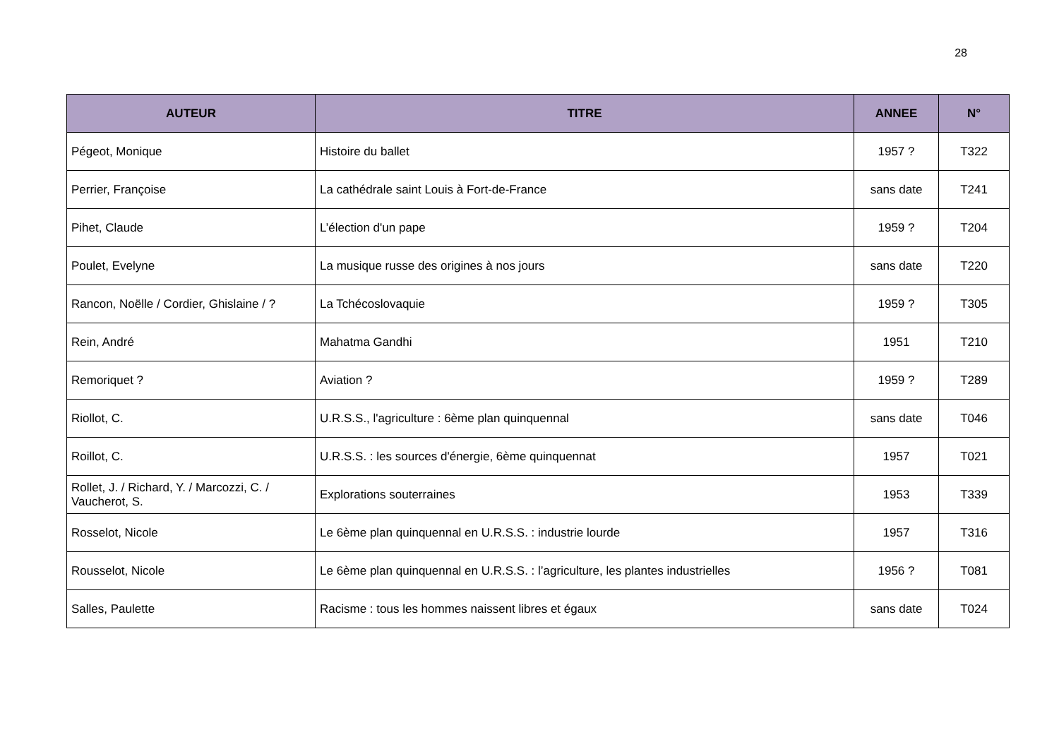28
| AUTEUR | TITRE | ANNEE | N° |
| --- | --- | --- | --- |
| Pégeot, Monique | Histoire du ballet | 1957 ? | T322 |
| Perrier, Françoise | La cathédrale saint Louis à Fort-de-France | sans date | T241 |
| Pihet, Claude | L’élection d'un pape | 1959 ? | T204 |
| Poulet, Evelyne | La musique russe des origines à nos jours | sans date | T220 |
| Rancon, Noëlle / Cordier, Ghislaine / ? | La Tchécoslovaquie | 1959 ? | T305 |
| Rein, André | Mahatma Gandhi | 1951 | T210 |
| Remoriquet ? | Aviation ? | 1959 ? | T289 |
| Riollot, C. | U.R.S.S., l'agriculture : 6ème plan quinquennal | sans date | T046 |
| Roillot, C. | U.R.S.S. : les sources d'énergie, 6ème quinquennat | 1957 | T021 |
| Rollet, J. / Richard, Y. / Marcozzi, C. / Vaucherot, S. | Explorations souterraines | 1953 | T339 |
| Rosselot, Nicole | Le 6ème plan quinquennal en U.R.S.S. : industrie lourde | 1957 | T316 |
| Rousselot, Nicole | Le 6ème plan quinquennal en U.R.S.S. : l’agriculture, les plantes industrielles | 1956 ? | T081 |
| Salles, Paulette | Racisme : tous les hommes naissent libres et égaux | sans date | T024 |